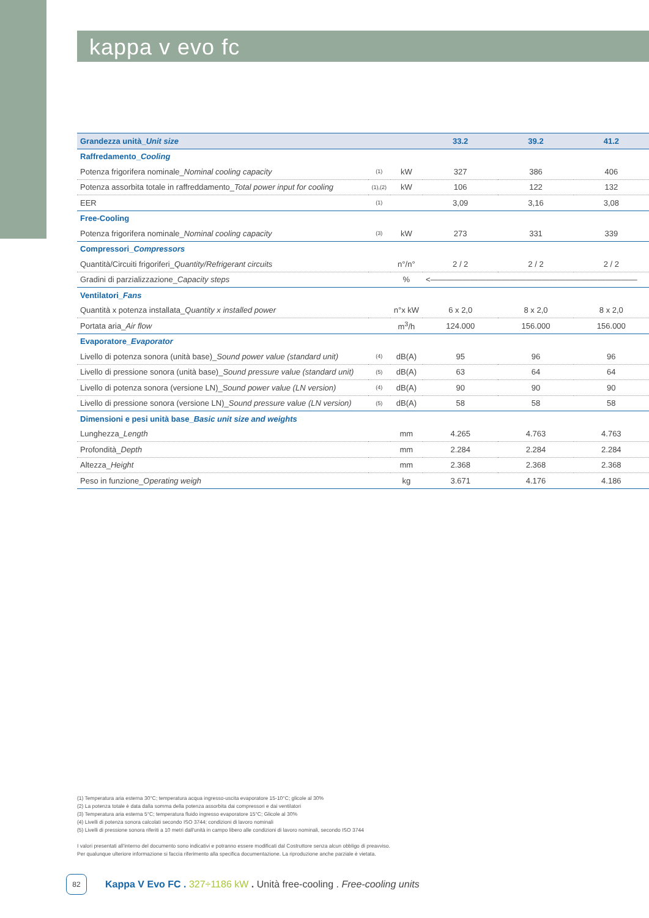kappa v evo fc
| Grandezza unità_ Unit size | | | 33.2 | 39.2 | 41.2 |
| --- | --- | --- | --- | --- | --- |
| Raffredamento_ Cooling | | | | | |
| Potenza frigorifera nominale_ Nominal cooling capacity | (1) | kW | 327 | 386 | 406 |
| Potenza assorbita totale in raffreddamento_ Total power input for cooling | (1),(2) | kW | 106 | 122 | 132 |
| EER | (1) | | 3,09 | 3,16 | 3,08 |
| Free-Cooling | | | | | |
| Potenza frigorifera nominale_ Nominal cooling capacity | (3) | kW | 273 | 331 | 339 |
| Compressori_ Compressors | | | | | |
| Quantità/Circuiti frigoriferi_ Quantity/Refrigerant circuits | | n°/n° | 2 / 2 | 2 / 2 | 2 / 2 |
| Gradini di parzializzazione_ Capacity steps | | % | <—————————————————————————— | | |
| Ventilatori_ Fans | | | | | |
| Quantità x potenza installata_ Quantity x installed power | | n°x kW | 6 x 2,0 | 8 x 2,0 | 8 x 2,0 |
| Portata aria_ Air flow | | m<sup>3</sup>/h | 124.000 | 156.000 | 156.000 |
| Evaporatore_ Evaporator | | | | | |
| Livello di potenza sonora (unità base)_ Sound power value (standard unit) | (4) | dB(A) | 95 | 96 | 96 |
| Livello di pressione sonora (unità base)_ Sound pressure value (standard unit) | (5) | dB(A) | 63 | 64 | 64 |
| Livello di potenza sonora (versione LN)_ Sound power value (LN version) | (4) | dB(A) | 90 | 90 | 90 |
| Livello di pressione sonora (versione LN)_ Sound pressure value (LN version) | (5) | dB(A) | 58 | 58 | 58 |
| Dimensioni e pesi unità base_ Basic unit size and weights | | | | | |
| Lunghezza_ Length | | mm | 4.265 | 4.763 | 4.763 |
| Profondità_ Depth | | mm | 2.284 | 2.284 | 2.284 |
| Altezza_ Height | | mm | 2.368 | 2.368 | 2.368 |
| Peso in funzione_ Operating weigh | | kg | 3.671 | 4.176 | 4.186 |
(1) Temperatura aria esterna 30°C; temperatura acqua ingresso-uscita evaporatore 15-10°C; glicole al 30%
(2) La potenza totale è data dalla somma della potenza assorbita dai compressori e dai ventilatori
(3) Temperatura aria esterna 5°C; temperatura fluido ingresso evaporatore 15°C; Glicole al 30%
(4) Livelli di potenza sonora calcolati secondo ISO 3744; condizioni di lavoro nominali
(5) Livelli di pressione sonora riferiti a 10 metri dall'unità in campo libero alle condizioni di lavoro nominali, secondo ISO 3744
I valori presentati all'interno del documento sono indicativi e potranno essere modificati dal Costruttore senza alcun obbligo di preavviso.
Per qualunque ulteriore informazione si faccia riferimento alla specifica documentazione. La riproduzione anche parziale è vietata.
82
Kappa V Evo FC . 327÷1186 kW . Unità free-cooling . Free-cooling units